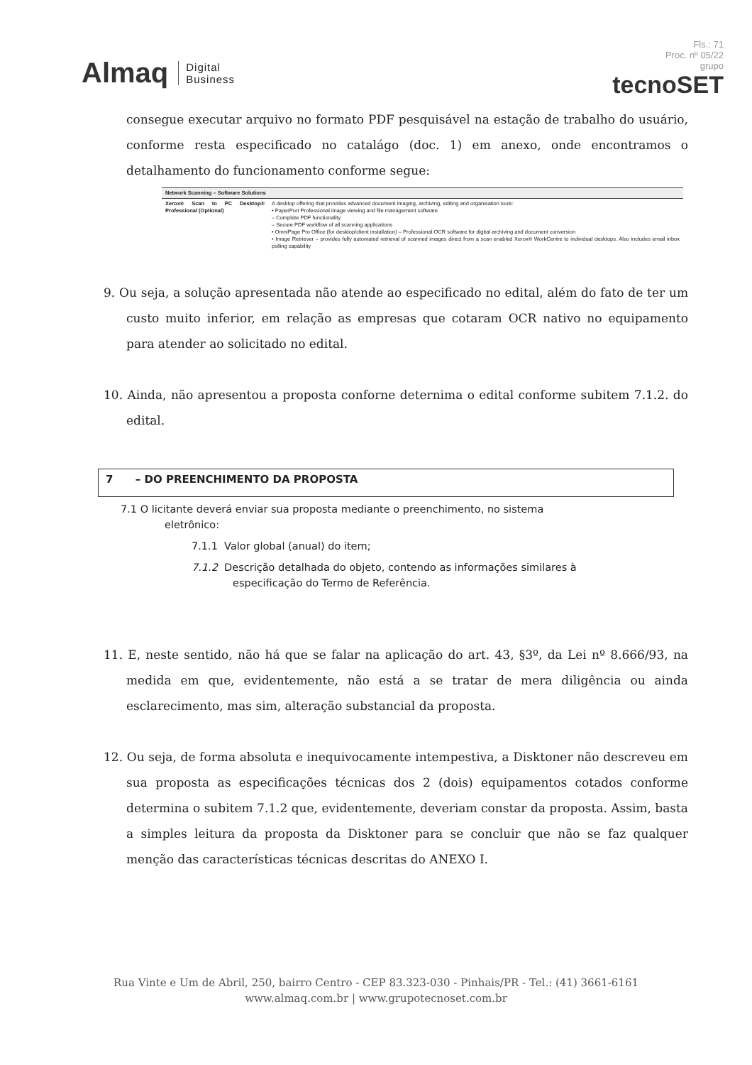Almaq Digital
Business
Fls.: 71
Proc. nº 05/22
grupo
tecnoSET
consegue executar arquivo no formato PDF pesquisável na estação de trabalho do usuário, conforme resta especificado no catalágo (doc. 1) em anexo, onde encontramos o detalhamento do funcionamento conforme segue:
| Network Scanning – Software Solutions | |
| --- | --- |
| Xerox® Scan to PC Desktop® Professional (Optional) | A desktop offering that provides advanced document imaging, archiving, editing and organisation tools: • PaperPort Professional image viewing and file management software – Complete PDF functionality – Secure PDF workflow of all scanning applications • OmniPage Pro Office (for desktop/client installation) – Professional OCR software for digital archiving and document conversion • Image Retriever – provides fully automated retrieval of scanned images direct from a scan enabled Xerox® WorkCentre to individual desktops. Also includes email inbox polling capability |
9. Ou seja, a solução apresentada não atende ao especificado no edital, além do fato de ter um custo muito inferior, em relação as empresas que cotaram OCR nativo no equipamento para atender ao solicitado no edital.
10. Ainda, não apresentou a proposta conforne deternima o edital conforme subitem 7.1.2. do edital.
7 – DO PREENCHIMENTO DA PROPOSTA
7.1 O licitante deverá enviar sua proposta mediante o preenchimento, no sistema
eletrônico:
7.1.1 Valor global (anual) do item;
7.1.2 Descrição detalhada do objeto, contendo as informações similares à
especificação do Termo de Referência.
11. E, neste sentido, não há que se falar na aplicação do art. 43, §3º, da Lei nº 8.666/93, na medida em que, evidentemente, não está a se tratar de mera diligência ou ainda esclarecimento, mas sim, alteração substancial da proposta.
12. Ou seja, de forma absoluta e inequivocamente intempestiva, a Disktoner não descreveu em sua proposta as especificações técnicas dos 2 (dois) equipamentos cotados conforme determina o subitem 7.1.2 que, evidentemente, deveriam constar da proposta. Assim, basta a simples leitura da proposta da Disktoner para se concluir que não se faz qualquer menção das características técnicas descritas do ANEXO I.
Rua Vinte e Um de Abril, 250, bairro Centro - CEP 83.323-030 - Pinhais/PR - Tel.: (41) 3661-6161
www.almaq.com.br | www.grupotecnoset.com.br